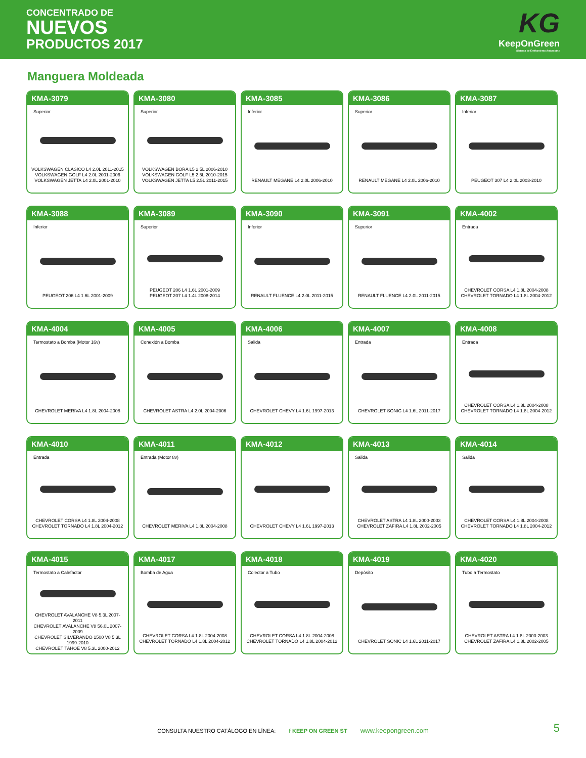CONCENTRADO DE
NUEVOS
PRODUCTOS 2017
KG
KeepOnGreen
Sistema de Enfriamiento Automotriz
Manguera Moldeada
KMA-3079
Superior
VOLKSWAGEN CLÁSICO L4 2.0L 2011-2015
VOLKSWAGEN GOLF L4 2.0L 2001-2006
VOLKSWAGEN JETTA L4 2.0L 2001-2010
KMA-3080
Superior
VOLKSWAGEN BORA L5 2.5L 2006-2010
VOLKSWAGEN GOLF L5 2.5L 2010-2015
VOLKSWAGEN JETTA L5 2.5L 2011-2015
KMA-3085
Inferior
RENAULT MEGANE L4 2.0L 2006-2010
KMA-3086
Superior
RENAULT MEGANE L4 2.0L 2006-2010
KMA-3087
Inferior
PEUGEOT 307 L4 2.0L 2003-2010
KMA-3088
Inferior
PEUGEOT 206 L4 1.6L 2001-2009
KMA-3089
Superior
PEUGEOT 206 L4 1.6L 2001-2009
PEUGEOT 207 L4 1.4L 2008-2014
KMA-3090
Inferior
RENAULT FLUENCE L4 2.0L 2011-2015
KMA-3091
Superior
RENAULT FLUENCE L4 2.0L 2011-2015
KMA-4002
Entrada
CHEVROLET CORSA L4 1.8L 2004-2008
CHEVROLET TORNADO L4 1.8L 2004-2012
KMA-4004
Termostato a Bomba (Motor 16v)
CHEVROLET MERIVA L4 1.8L 2004-2008
KMA-4005
Conexión a Bomba
CHEVROLET ASTRA L4 2.0L 2004-2006
KMA-4006
Salida
CHEVROLET CHEVY L4 1.6L 1997-2013
KMA-4007
Entrada
CHEVROLET SONIC L4 1.6L 2011-2017
KMA-4008
Entrada
CHEVROLET CORSA L4 1.8L 2004-2008
CHEVROLET TORNADO L4 1.8L 2004-2012
KMA-4010
Entrada
CHEVROLET CORSA L4 1.8L 2004-2008
CHEVROLET TORNADO L4 1.8L 2004-2012
KMA-4011
Entrada (Motor 8v)
CHEVROLET MERIVA L4 1.8L 2004-2008
KMA-4012
CHEVROLET CHEVY L4 1.6L 1997-2013
KMA-4013
Salida
CHEVROLET ASTRA L4 1.8L 2000-2003
CHEVROLET ZAFIRA L4 1.8L 2002-2005
KMA-4014
Salida
CHEVROLET CORSA L4 1.8L 2004-2008
CHEVROLET TORNADO L4 1.8L 2004-2012
KMA-4015
Termostato a Calefactor
CHEVROLET AVALANCHE V8 5.3L 2007-2011
CHEVROLET AVALANCHE V8 56.0L 2007-2009
CHEVROLET SILVERANDO 1500 V8 5.3L 1999-2010
CHEVROLET TAHOE V8 5.3L 2000-2012
KMA-4017
Bomba de Agua
CHEVROLET CORSA L4 1.8L 2004-2008
CHEVROLET TORNADO L4 1.8L 2004-2012
KMA-4018
Colector a Tubo
CHEVROLET CORSA L4 1.8L 2004-2008
CHEVROLET TORNADO L4 1.8L 2004-2012
KMA-4019
Depósito
CHEVROLET SONIC L4 1.6L 2011-2017
KMA-4020
Tubo a Termostato
CHEVROLET ASTRA L4 1.8L 2000-2003
CHEVROLET ZAFIRA L4 1.8L 2002-2005
CONSULTA NUESTRO CATÁLOGO EN LÍNEA: f KEEP ON GREEN ST www.keepongreen.com 5